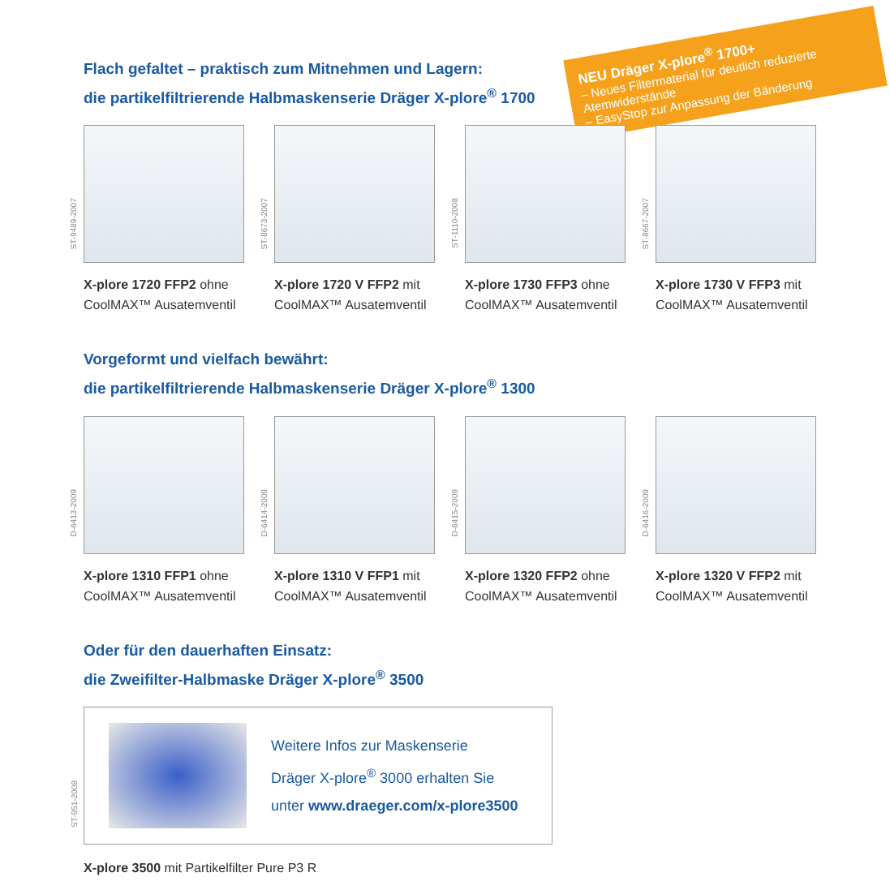NEU Dräger X-plore<sup>®</sup> 1700+
– Neues Filtermaterial für deutlich reduzierte Atemwiderstände
– EasyStop zur Anpassung der Bänderung
Flach gefaltet – praktisch zum Mitnehmen und Lagern:
die partikelfiltrierende Halbmaskenserie Dräger X-plore<sup>®</sup> 1700
ST-9489-2007
X-plore 1720 FFP2 ohne CoolMAX™ Ausatemventil
ST-8673-2007
X-plore 1720 V FFP2 mit CoolMAX™ Ausatemventil
ST-1110-2008
X-plore 1730 FFP3 ohne CoolMAX™ Ausatemventil
ST-8667-2007
X-plore 1730 V FFP3 mit CoolMAX™ Ausatemventil
Vorgeformt und vielfach bewährt:
die partikelfiltrierende Halbmaskenserie Dräger X-plore<sup>®</sup> 1300
D-6413-2009
X-plore 1310 FFP1 ohne CoolMAX™ Ausatemventil
D-6414-2009
X-plore 1310 V FFP1 mit CoolMAX™ Ausatemventil
D-6415-2009
X-plore 1320 FFP2 ohne CoolMAX™ Ausatemventil
D-6416-2009
X-plore 1320 V FFP2 mit CoolMAX™ Ausatemventil
Oder für den dauerhaften Einsatz:
die Zweifilter-Halbmaske Dräger X-plore<sup>®</sup> 3500
ST-951-2008
Weitere Infos zur Maskenserie
Dräger X-plore<sup>®</sup> 3000 erhalten Sie
unter www.draeger.com/x-plore3500
X-plore 3500 mit Partikelfilter Pure P3 R